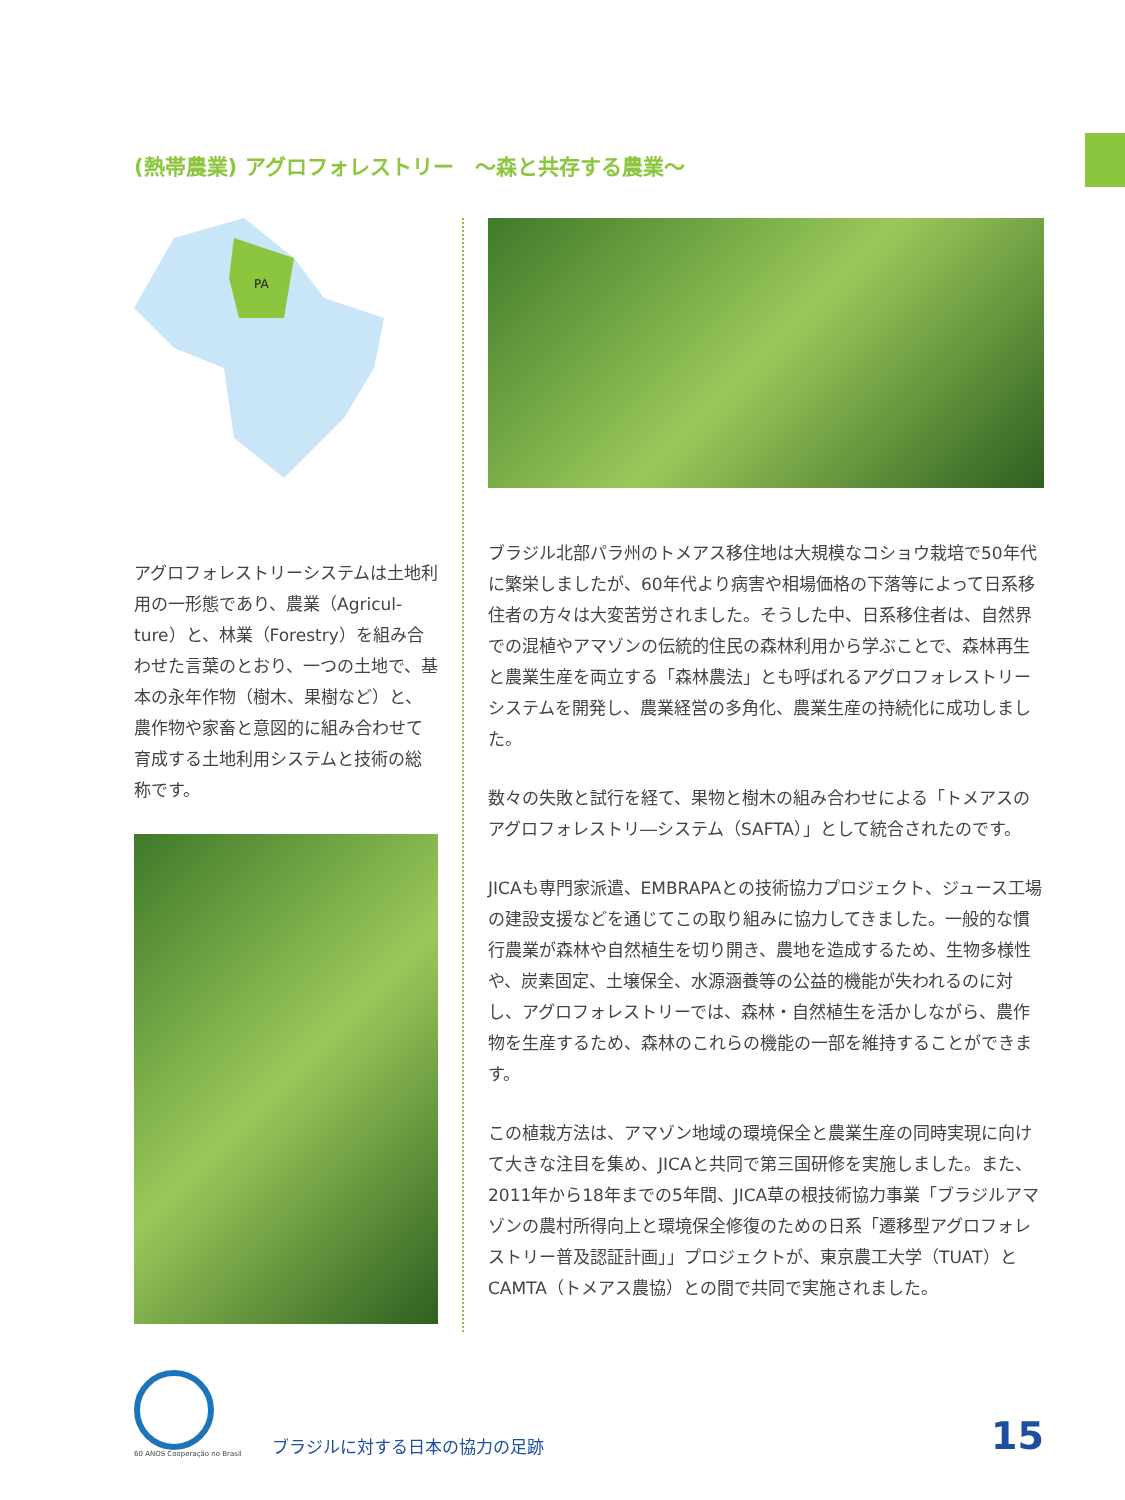(熱帯農業) アグロフォレストリー　～森と共存する農業～
PA
アグロフォレストリーシステムは土地利用の一形態であり、農業（Agricul-ture）と、林業（Forestry）を組み合わせた言葉のとおり、一つの土地で、基本の永年作物（樹木、果樹など）と、農作物や家畜と意図的に組み合わせて育成する土地利用システムと技術の総称です。
ブラジル北部パラ州のトメアス移住地は大規模なコショウ栽培で50年代に繁栄しましたが、60年代より病害や相場価格の下落等によって日系移住者の方々は大変苦労されました。そうした中、日系移住者は、自然界での混植やアマゾンの伝統的住民の森林利用から学ぶことで、森林再生と農業生産を両立する「森林農法」とも呼ばれるアグロフォレストリーシステムを開発し、農業経営の多角化、農業生産の持続化に成功しました。
数々の失敗と試行を経て、果物と樹木の組み合わせによる「トメアスのアグロフォレストリ―システム（SAFTA）」として統合されたのです。
JICAも専門家派遣、EMBRAPAとの技術協力プロジェクト、ジュース工場の建設支援などを通じてこの取り組みに協力してきました。一般的な慣行農業が森林や自然植生を切り開き、農地を造成するため、生物多様性や、炭素固定、土壌保全、水源涵養等の公益的機能が失われるのに対し、アグロフォレストリーでは、森林・自然植生を活かしながら、農作物を生産するため、森林のこれらの機能の一部を維持することができます。
この植栽方法は、アマゾン地域の環境保全と農業生産の同時実現に向けて大きな注目を集め、JICAと共同で第三国研修を実施しました。また、2011年から18年までの5年間、JICA草の根技術協力事業「ブラジルアマゾンの農村所得向上と環境保全修復のための日系「遷移型アグロフォレストリー普及認証計画」」プロジェクトが、東京農工大学（TUAT）とCAMTA（トメアス農協）との間で共同で実施されました。
60 ANOS Cooperação no Brasil
ブラジルに対する日本の協力の足跡
15